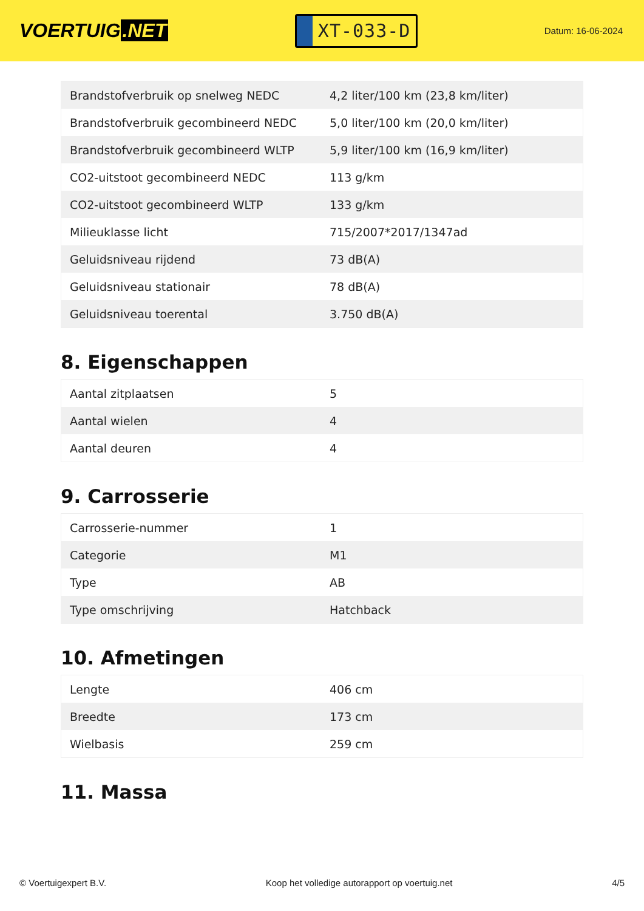VOERTUIG.NET
XT-033-D
Datum: 16-06-2024
| Brandstofverbruik op snelweg NEDC | 4,2 liter/100 km (23,8 km/liter) |
| Brandstofverbruik gecombineerd NEDC | 5,0 liter/100 km (20,0 km/liter) |
| Brandstofverbruik gecombineerd WLTP | 5,9 liter/100 km (16,9 km/liter) |
| CO2-uitstoot gecombineerd NEDC | 113 g/km |
| CO2-uitstoot gecombineerd WLTP | 133 g/km |
| Milieuklasse licht | 715/2007*2017/1347ad |
| Geluidsniveau rijdend | 73 dB(A) |
| Geluidsniveau stationair | 78 dB(A) |
| Geluidsniveau toerental | 3.750 dB(A) |
8. Eigenschappen
| Aantal zitplaatsen | 5 |
| Aantal wielen | 4 |
| Aantal deuren | 4 |
9. Carrosserie
| Carrosserie-nummer | 1 |
| Categorie | M1 |
| Type | AB |
| Type omschrijving | Hatchback |
10. Afmetingen
| Lengte | 406 cm |
| Breedte | 173 cm |
| Wielbasis | 259 cm |
11. Massa
© Voertuigexpert B.V. Koop het volledige autorapport op voertuig.net 4/5